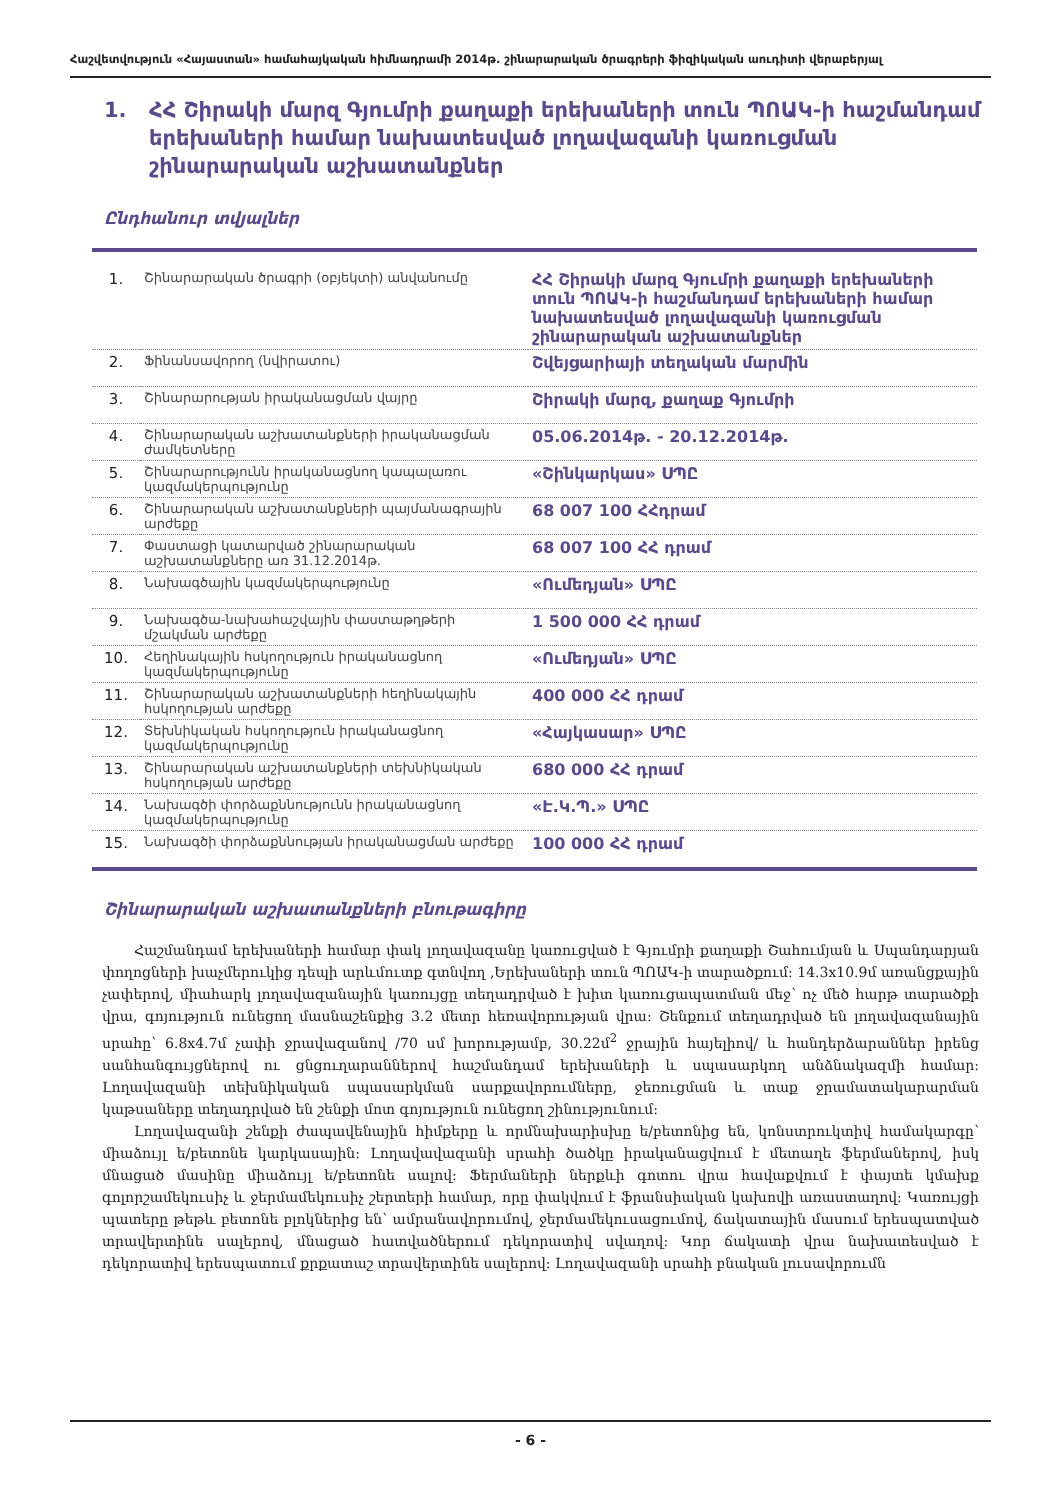Հաշվետվություն «Հայաստան» համահայկական հիմնադրամի 2014թ. շինարարական ծրագրերի ֆիզիկական աուդիտի վերաբերյալ
1. ՀՀ Շիրակի մարզ Գյումրի քաղաքի երեխաների տուն ՊՈԱԿ-ի հաշմանդամ երեխաների համար նախատեսված լողավազանի կառուցման շինարարական աշխատանքներ
Ընդհանուր տվյալներ
| 1. | Շինարարական ծրագրի (օբյեկտի) անվանումը | ՀՀ Շիրակի մարզ Գյումրի քաղաքի երեխաների տուն ՊՈԱԿ-ի հաշմանդամ երեխաների համար նախատեսված լողավազանի կառուցման շինարարական աշխատանքներ |
| 2. | Ֆինանսավորող (նվիրատու) | Շվեյցարիայի տեղական մարմին |
| 3. | Շինարարության իրականացման վայրը | Շիրակի մարզ, քաղաք Գյումրի |
| 4. | Շինարարական աշխատանքների իրականացման ժամկետները | 05.06.2014թ. - 20.12.2014թ. |
| 5. | Շինարարությունն իրականացնող կապալառու կազմակերպությունը | «Շինկարկաս» ՍՊԸ |
| 6. | Շինարարական աշխատանքների պայմանագրային արժեքը | 68 007 100 ՀՀդրամ |
| 7. | Փաստացի կատարված շինարարական աշխատանքները առ 31.12.2014թ. | 68 007 100 ՀՀ դրամ |
| 8. | Նախագծային կազմակերպությունը | «Ումեդյան» ՍՊԸ |
| 9. | Նախագծա-նախահաշվային փաստաթղթերի մշակման արժեքը | 1 500 000 ՀՀ դրամ |
| 10. | Հեղինակային հսկողություն իրականացնող կազմակերպությունը | «Ումեդյան» ՍՊԸ |
| 11. | Շինարարական աշխատանքների հեղինակային հսկողության արժեքը | 400 000 ՀՀ դրամ |
| 12. | Տեխնիկական հսկողություն իրականացնող կազմակերպությունը | «Հայկասար» ՍՊԸ |
| 13. | Շինարարական աշխատանքների տեխնիկական հսկողության արժեքը | 680 000 ՀՀ դրամ |
| 14. | Նախագծի փորձաքննությունն իրականացնող կազմակերպությունը | «Է.Կ.Պ.» ՍՊԸ |
| 15. | Նախագծի փորձաքննության իրականացման արժեքը | 100 000 ՀՀ դրամ |
Շինարարական աշխատանքների բնութագիրը
Հաշմանդամ երեխաների համար փակ լողավազանը կառուցված է Գյումրի քաղաքի Շահումյան և Սպանդարյան փողոցների խաչմերուկից դեպի արևմուտք գտնվող ,Երեխաների տուն ՊՈԱԿ-ի տարածքում: 14.3x10.9մ առանցքային չափերով, միահարկ լողավազանային կառույցը տեղադրված է խիտ կառուցապատման մեջ՝ ոչ մեծ հարթ տարածքի վրա, գոյություն ունեցող մասնաշենքից 3.2 մետր հեռավորության վրա: Շենքում տեղադրված են լողավազանային սրահը՝ 6.8x4.7մ չափի ջրավազանով /70 սմ խորությամբ, 30.22մ<sup>2</sup> ջրային հայելիով/ և հանդերձարաններ իրենց սանհանգույցներով ու ցնցուղարաններով հաշմանդամ երեխաների և սպասարկող անձնակազմի համար: Լողավազանի տեխնիկական սպասարկման սարքավորումները, ջեռուցման և տաք ջրամատակարարման կաթսաները տեղադրված են շենքի մոտ գոյություն ունեցող շինությունում:
Լողավազանի շենքի ժապավենային հիմքերը և որմնախարիսխը ե/բետոնից են, կոնստրուկտիվ համակարգը՝ միաձույլ ե/բետոնե կարկասային: Լողավավազանի սրահի ծածկը իրականացվում է մետաղե ֆերմաներով, իսկ մնացած մասինը միաձույլ ե/բետոնե սալով: Ֆերմաների ներքևի գոտու վրա հավաքվում է փայտե կմախք գոլորշամեկուսիչ և ջերմամեկուսիչ շերտերի համար, որը փակվում է ֆրանսիական կախովի առաստաղով: Կառույցի պատերը թեթև բետոնե բլոկներից են՝ ամրանավորումով, ջերմամեկուսացումով, ճակատային մասում երեսպատված տրավերտինե սալերով, մնացած հատվածներում դեկորատիվ սվաղով: Կոր ճակատի վրա նախատեսված է դեկորատիվ երեսպատում քրքատաշ տրավերտինե սալերով: Լողավազանի սրահի բնական լուսավորումն
- 6 -